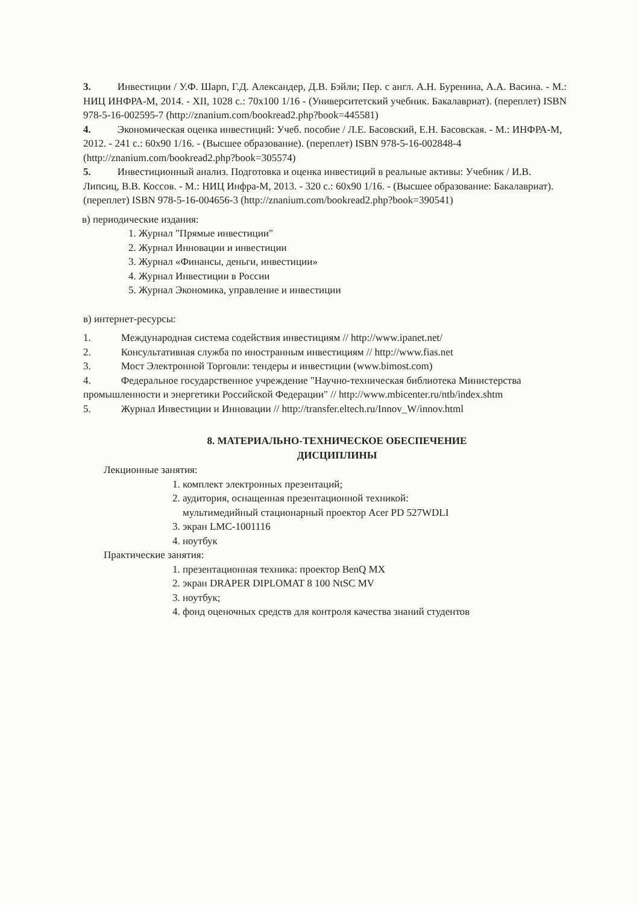3. Инвестиции / У.Ф. Шарп, Г.Д. Александер, Д.В. Бэйли; Пер. с англ. А.Н. Буренина, А.А. Васина. - М.: НИЦ ИНФРА-М, 2014. - XII, 1028 с.: 70x100 1/16 - (Университетский учебник. Бакалавриат). (переплет) ISBN 978-5-16-002595-7 (http://znanium.com/bookread2.php?book=445581)
4. Экономическая оценка инвестиций: Учеб. пособие / Л.Е. Басовский, Е.Н. Басовская. - М.: ИНФРА-М, 2012. - 241 с.: 60x90 1/16. - (Высшее образование). (переплет) ISBN 978-5-16-002848-4 (http://znanium.com/bookread2.php?book=305574)
5. Инвестиционный анализ. Подготовка и оценка инвестиций в реальные активы: Учебник / И.В. Липсиц, В.В. Коссов. - М.: НИЦ Инфра-М, 2013. - 320 с.: 60x90 1/16. - (Высшее образование: Бакалавриат). (переплет) ISBN 978-5-16-004656-3 (http://znanium.com/bookread2.php?book=390541)
в) периодические издания:
1. Журнал "Прямые инвестиции"
2. Журнал Инновации и инвестиции
3. Журнал «Финансы, деньги, инвестиции»
4. Журнал Инвестиции в России
5. Журнал Экономика, управление и инвестиции
в) интернет-ресурсы:
1. Международная система содействия инвестициям // http://www.ipanet.net/
2. Консультативная служба по иностранным инвестициям // http://www.fias.net
3. Мост Электронной Торговли: тендеры и инвестиции (www.bimost.com)
4. Федеральное государственное учреждение "Научно-техническая библиотека Министерства промышленности и энергетики Российской Федерации" // http://www.mbicenter.ru/ntb/index.shtm
5. Журнал Инвестиции и Инновации // http://transfer.eltech.ru/Innov_W/innov.html
8. МАТЕРИАЛЬНО-ТЕХНИЧЕСКОЕ ОБЕСПЕЧЕНИЕ
ДИСЦИПЛИНЫ
Лекционные занятия:
1. комплект электронных презентаций;
2. аудитория, оснащенная презентационной техникой:
мультимедийный стационарный проектор Acer PD 527WDLI
3. экран LMC-1001116
4. ноутбук
Практические занятия:
1. презентационная техника: проектор BenQ MX
2. экран DRAPER DIPLOMAT 8 100 NtSC MV
3. ноутбук;
4. фонд оценочных средств для контроля качества знаний студентов